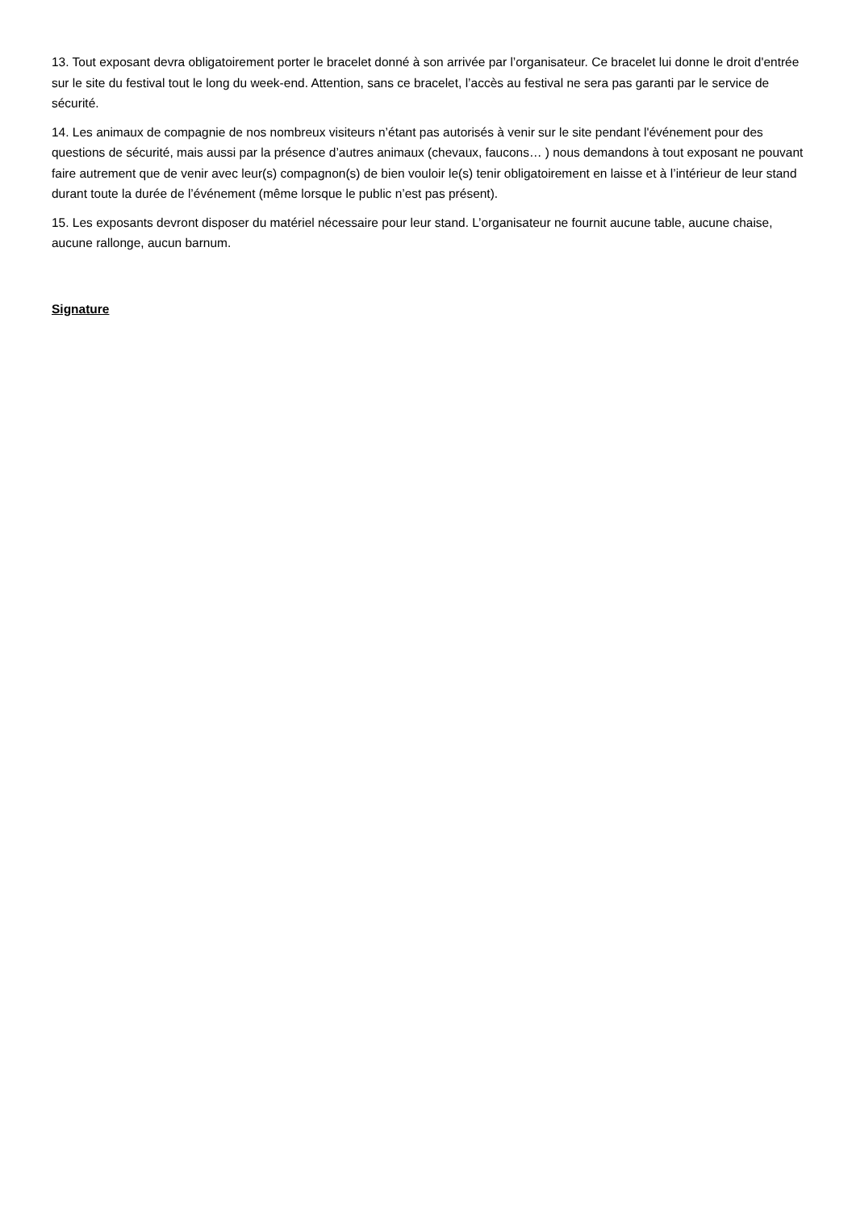13. Tout exposant devra obligatoirement porter le bracelet donné à son arrivée par l’organisateur. Ce bracelet lui donne le droit d'entrée sur le site du festival tout le long du week-end. Attention, sans ce bracelet, l’accès au festival ne sera pas garanti par le service de sécurité.
14. Les animaux de compagnie de nos nombreux visiteurs n’étant pas autorisés à venir sur le site pendant l'événement pour des questions de sécurité, mais aussi par la présence d’autres animaux (chevaux, faucons… ) nous demandons à tout exposant ne pouvant faire autrement que de venir avec leur(s) compagnon(s) de bien vouloir le(s) tenir obligatoirement en laisse et à l’intérieur de leur stand durant toute la durée de l’événement (même lorsque le public n’est pas présent).
15. Les exposants devront disposer du matériel nécessaire pour leur stand. L’organisateur ne fournit aucune table, aucune chaise, aucune rallonge, aucun barnum.
Signature